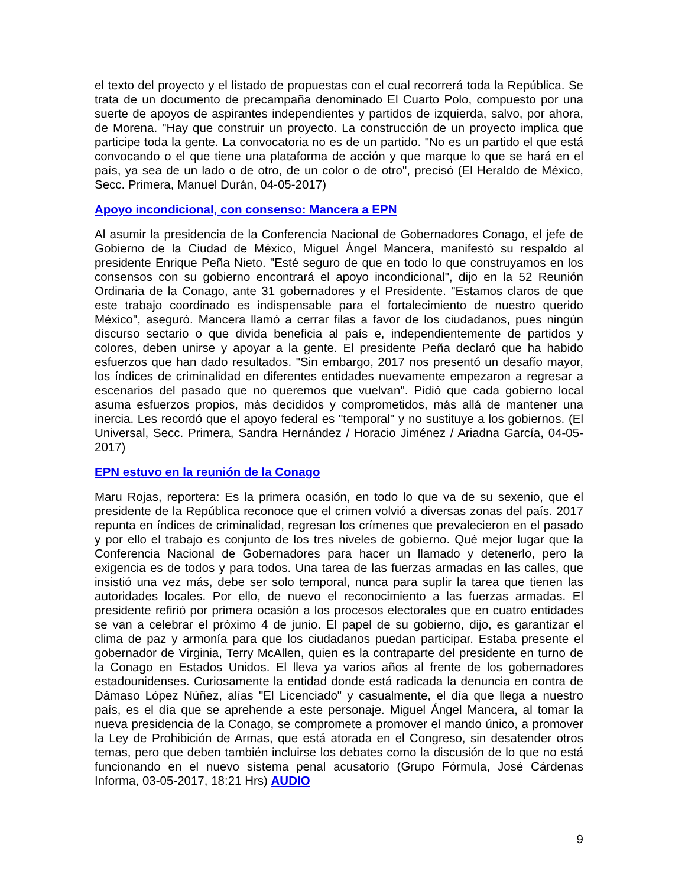el texto del proyecto y el listado de propuestas con el cual recorrerá toda la República. Se trata de un documento de precampaña denominado El Cuarto Polo, compuesto por una suerte de apoyos de aspirantes independientes y partidos de izquierda, salvo, por ahora, de Morena. "Hay que construir un proyecto. La construcción de un proyecto implica que participe toda la gente. La convocatoria no es de un partido. "No es un partido el que está convocando o el que tiene una plataforma de acción y que marque lo que se hará en el país, ya sea de un lado o de otro, de un color o de otro", precisó (El Heraldo de México, Secc. Primera, Manuel Durán, 04-05-2017)
Apoyo incondicional, con consenso: Mancera a EPN
Al asumir la presidencia de la Conferencia Nacional de Gobernadores Conago, el jefe de Gobierno de la Ciudad de México, Miguel Ángel Mancera, manifestó su respaldo al presidente Enrique Peña Nieto. "Esté seguro de que en todo lo que construyamos en los consensos con su gobierno encontrará el apoyo incondicional", dijo en la 52 Reunión Ordinaria de la Conago, ante 31 gobernadores y el Presidente. "Estamos claros de que este trabajo coordinado es indispensable para el fortalecimiento de nuestro querido México", aseguró. Mancera llamó a cerrar filas a favor de los ciudadanos, pues ningún discurso sectario o que divida beneficia al país e, independientemente de partidos y colores, deben unirse y apoyar a la gente. El presidente Peña declaró que ha habido esfuerzos que han dado resultados. "Sin embargo, 2017 nos presentó un desafío mayor, los índices de criminalidad en diferentes entidades nuevamente empezaron a regresar a escenarios del pasado que no queremos que vuelvan". Pidió que cada gobierno local asuma esfuerzos propios, más decididos y comprometidos, más allá de mantener una inercia. Les recordó que el apoyo federal es "temporal" y no sustituye a los gobiernos. (El Universal, Secc. Primera, Sandra Hernández / Horacio Jiménez / Ariadna García, 04-05-2017)
EPN estuvo en la reunión de la Conago
Maru Rojas, reportera: Es la primera ocasión, en todo lo que va de su sexenio, que el presidente de la República reconoce que el crimen volvió a diversas zonas del país. 2017 repunta en índices de criminalidad, regresan los crímenes que prevalecieron en el pasado y por ello el trabajo es conjunto de los tres niveles de gobierno. Qué mejor lugar que la Conferencia Nacional de Gobernadores para hacer un llamado y detenerlo, pero la exigencia es de todos y para todos. Una tarea de las fuerzas armadas en las calles, que insistió una vez más, debe ser solo temporal, nunca para suplir la tarea que tienen las autoridades locales. Por ello, de nuevo el reconocimiento a las fuerzas armadas. El presidente refirió por primera ocasión a los procesos electorales que en cuatro entidades se van a celebrar el próximo 4 de junio. El papel de su gobierno, dijo, es garantizar el clima de paz y armonía para que los ciudadanos puedan participar. Estaba presente el gobernador de Virginia, Terry McAllen, quien es la contraparte del presidente en turno de la Conago en Estados Unidos. El lleva ya varios años al frente de los gobernadores estadounidenses. Curiosamente la entidad donde está radicada la denuncia en contra de Dámaso López Núñez, alías "El Licenciado" y casualmente, el día que llega a nuestro país, es el día que se aprehende a este personaje. Miguel Ángel Mancera, al tomar la nueva presidencia de la Conago, se compromete a promover el mando único, a promover la Ley de Prohibición de Armas, que está atorada en el Congreso, sin desatender otros temas, pero que deben también incluirse los debates como la discusión de lo que no está funcionando en el nuevo sistema penal acusatorio (Grupo Fórmula, José Cárdenas Informa, 03-05-2017, 18:21 Hrs) AUDIO
9